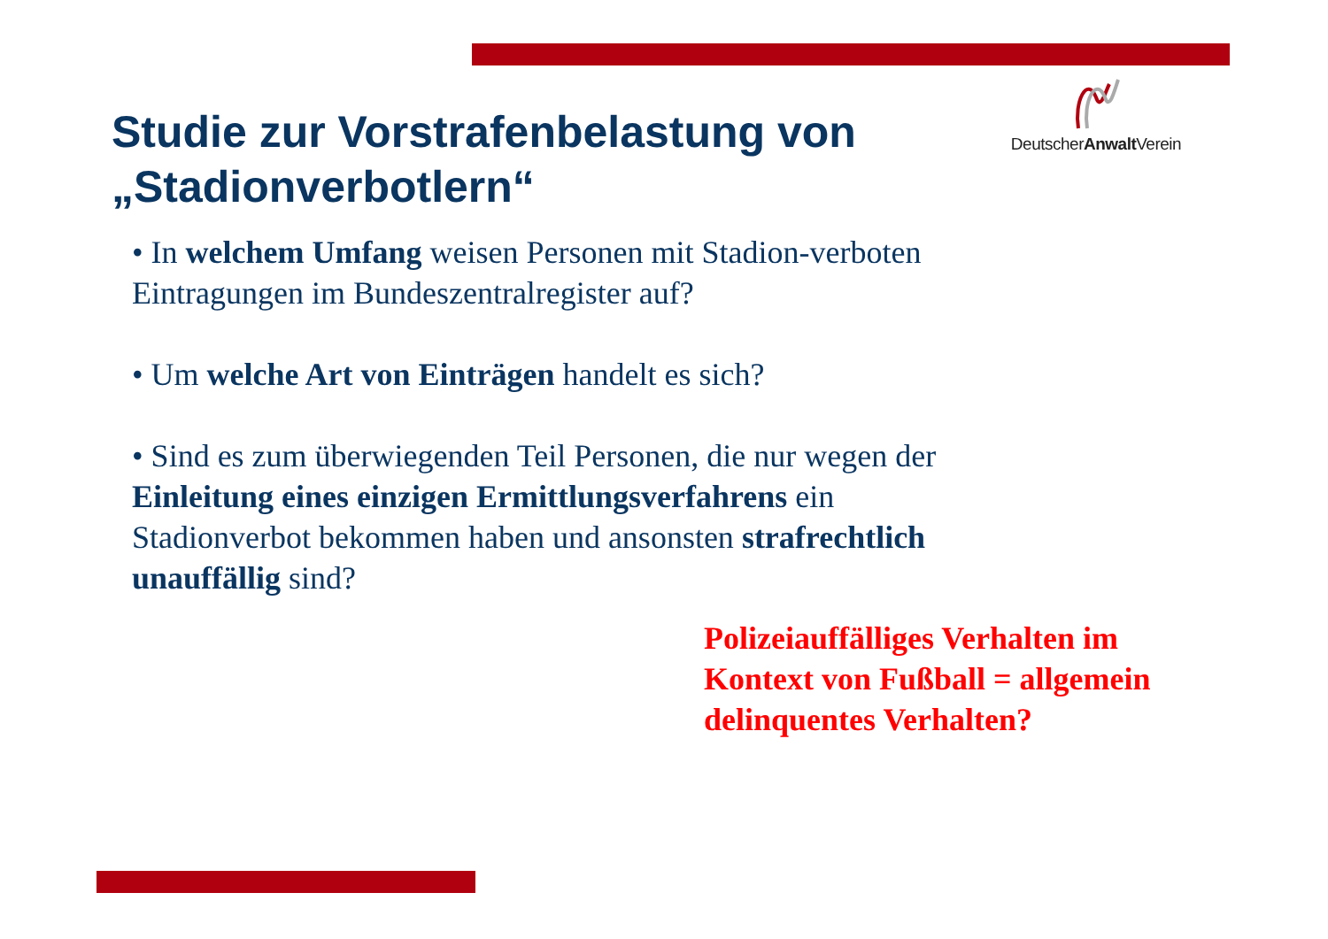DeutscherAnwalt Verein
Studie zur Vorstrafenbelastung von „Stadionverbotlern“
• In welchem Umfang weisen Personen mit Stadion-verboten Eintragungen im Bundeszentralregister auf?
• Um welche Art von Einträgen handelt es sich?
• Sind es zum überwiegenden Teil Personen, die nur wegen der Einleitung eines einzigen Ermittlungsverfahrens ein Stadionverbot bekommen haben und ansonsten strafrechtlich unauffällig sind?
Polizeiauffälliges Verhalten im Kontext von Fußball = allgemein delinquentes Verhalten?